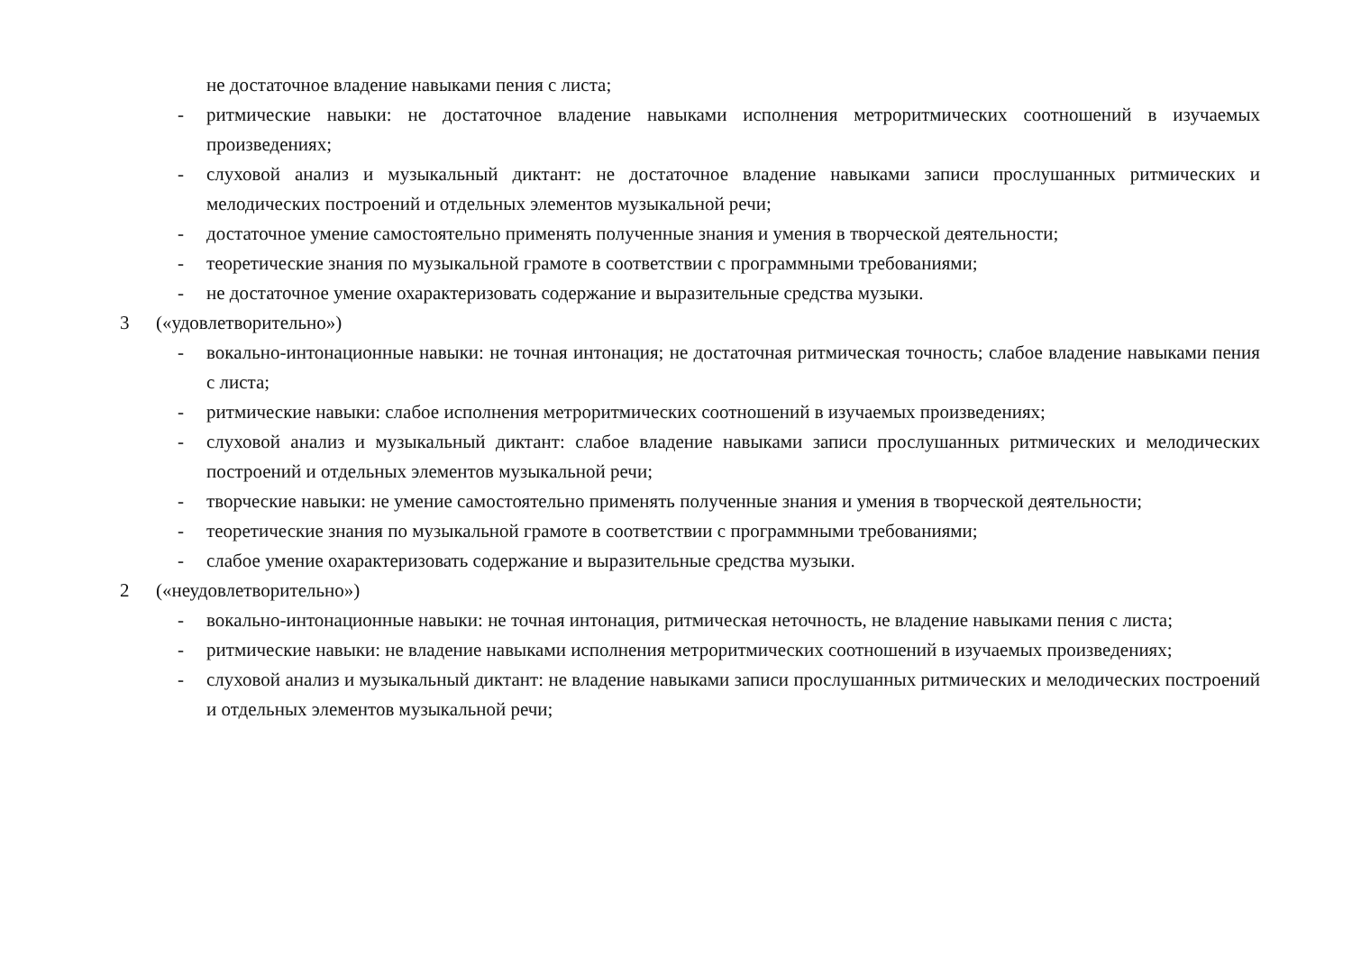не достаточное владение навыками пения с листа;
- ритмические навыки: не достаточное владение навыками исполнения метроритмических соотношений в изучаемых произведениях;
- слуховой анализ и музыкальный диктант: не достаточное владение навыками записи прослушанных ритмических и мелодических построений и отдельных элементов музыкальной речи;
- достаточное умение самостоятельно применять полученные знания и умения в творческой деятельности;
- теоретические знания по музыкальной грамоте в соответствии с программными требованиями;
- не достаточное умение охарактеризовать содержание и выразительные средства музыки.
3 («удовлетворительно»)
- вокально-интонационные навыки: не точная интонация; не достаточная ритмическая точность; слабое владение навыками пения с листа;
- ритмические навыки: слабое исполнения метроритмических соотношений в изучаемых произведениях;
- слуховой анализ и музыкальный диктант: слабое владение навыками записи прослушанных ритмических и мелодических построений и отдельных элементов музыкальной речи;
- творческие навыки: не умение самостоятельно применять полученные знания и умения в творческой деятельности;
- теоретические знания по музыкальной грамоте в соответствии с программными требованиями;
- слабое умение охарактеризовать содержание и выразительные средства музыки.
2 («неудовлетворительно»)
- вокально-интонационные навыки: не точная интонация, ритмическая неточность, не владение навыками пения с листа;
- ритмические навыки: не владение навыками исполнения метроритмических соотношений в изучаемых произведениях;
- слуховой анализ и музыкальный диктант: не владение навыками записи прослушанных ритмических и мелодических построений и отдельных элементов музыкальной речи;